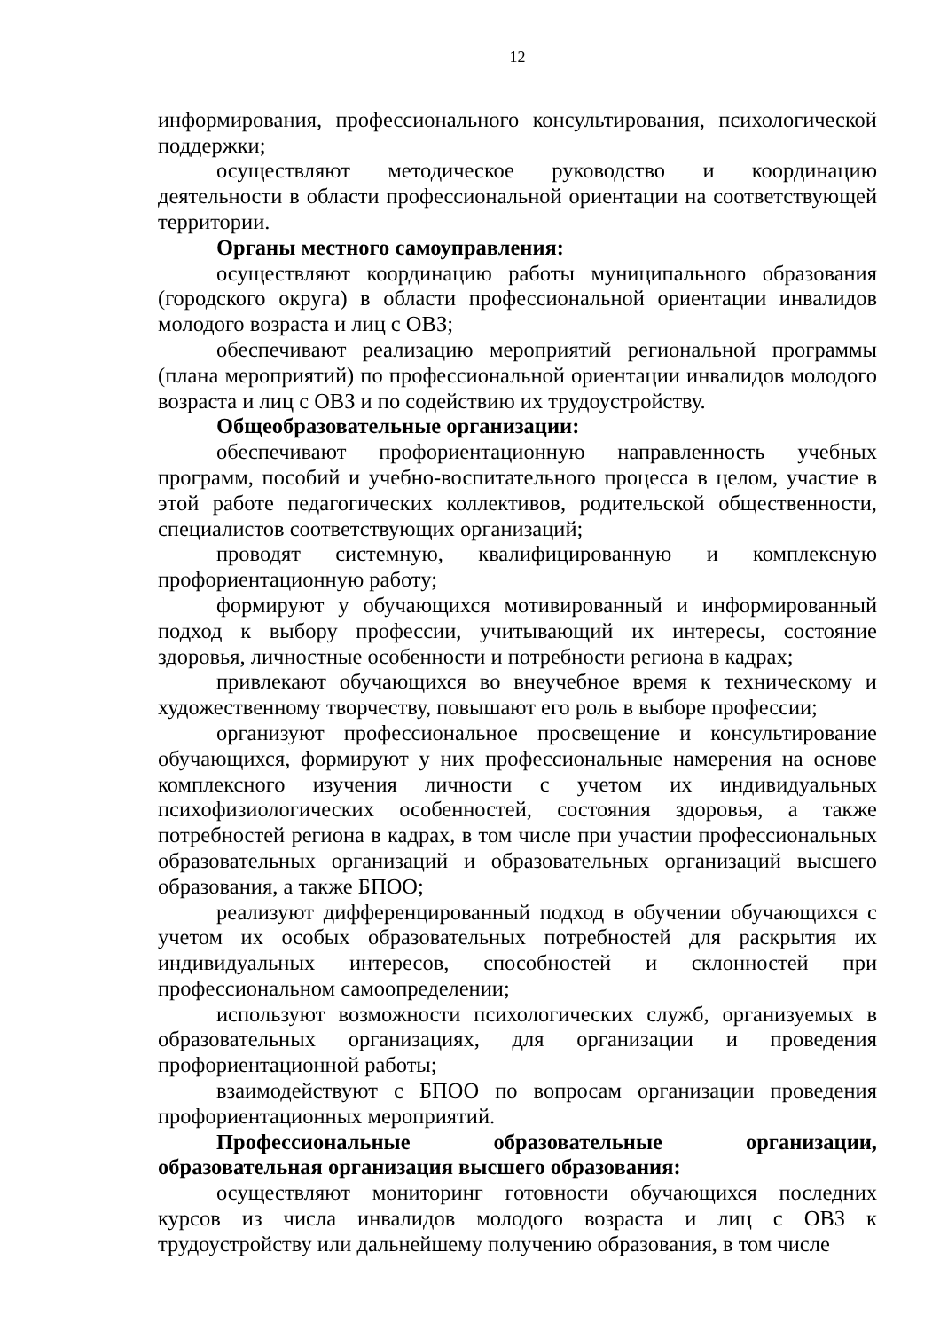12
информирования, профессионального консультирования, психологической поддержки;
осуществляют методическое руководство и координацию деятельности в области профессиональной ориентации на соответствующей территории.
Органы местного самоуправления:
осуществляют координацию работы муниципального образования (городского округа) в области профессиональной ориентации инвалидов молодого возраста и лиц с ОВЗ;
обеспечивают реализацию мероприятий региональной программы (плана мероприятий) по профессиональной ориентации инвалидов молодого возраста и лиц с ОВЗ и по содействию их трудоустройству.
Общеобразовательные организации:
обеспечивают профориентационную направленность учебных программ, пособий и учебно-воспитательного процесса в целом, участие в этой работе педагогических коллективов, родительской общественности, специалистов соответствующих организаций;
проводят системную, квалифицированную и комплексную профориентационную работу;
формируют у обучающихся мотивированный и информированный подход к выбору профессии, учитывающий их интересы, состояние здоровья, личностные особенности и потребности региона в кадрах;
привлекают обучающихся во внеучебное время к техническому и художественному творчеству, повышают его роль в выборе профессии;
организуют профессиональное просвещение и консультирование обучающихся, формируют у них профессиональные намерения на основе комплексного изучения личности с учетом их индивидуальных психофизиологических особенностей, состояния здоровья, а также потребностей региона в кадрах, в том числе при участии профессиональных образовательных организаций и образовательных организаций высшего образования, а также БПОО;
реализуют дифференцированный подход в обучении обучающихся с учетом их особых образовательных потребностей для раскрытия их индивидуальных интересов, способностей и склонностей при профессиональном самоопределении;
используют возможности психологических служб, организуемых в образовательных организациях, для организации и проведения профориентационной работы;
взаимодействуют с БПОО по вопросам организации проведения профориентационных мероприятий.
Профессиональные образовательные организации, образовательная организация высшего образования:
осуществляют мониторинг готовности обучающихся последних курсов из числа инвалидов молодого возраста и лиц с ОВЗ к трудоустройству или дальнейшему получению образования, в том числе